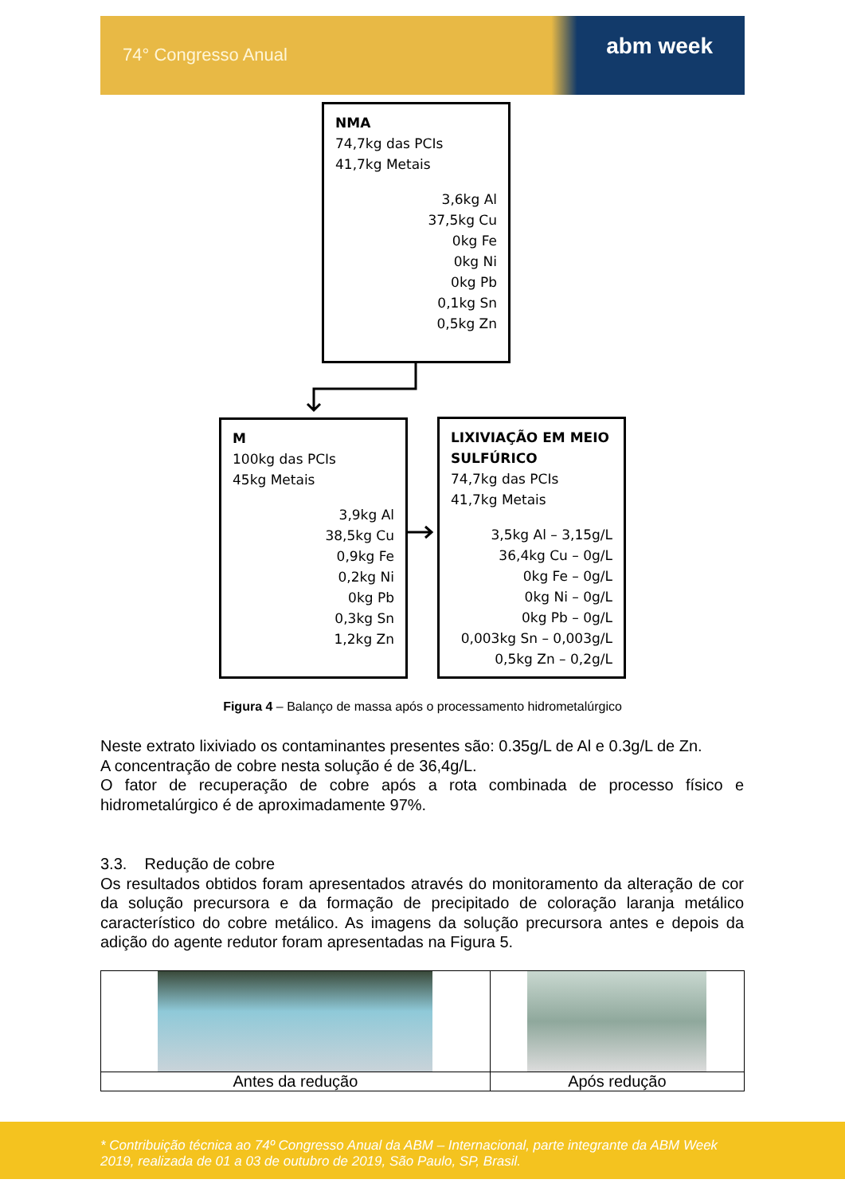74° Congresso Anual abm week
NMA
74,7kg das PCIs
41,7kg Metais
3,6kg Al
37,5kg Cu
0kg Fe
0kg Ni
0kg Pb
0,1kg Sn
0,5kg Zn
M
100kg das PCIs
45kg Metais
3,9kg Al
38,5kg Cu
0,9kg Fe
0,2kg Ni
0kg Pb
0,3kg Sn
1,2kg Zn
LIXIVIAÇÃO EM MEIO SULFÚRICO
74,7kg das PCIs
41,7kg Metais
3,5kg Al – 3,15g/L
36,4kg Cu – 0g/L
0kg Fe – 0g/L
0kg Ni – 0g/L
0kg Pb – 0g/L
0,003kg Sn – 0,003g/L
0,5kg Zn – 0,2g/L
Figura 4 – Balanço de massa após o processamento hidrometalúrgico
Neste extrato lixiviado os contaminantes presentes são: 0.35g/L de Al e 0.3g/L de Zn.
A concentração de cobre nesta solução é de 36,4g/L.
O fator de recuperação de cobre após a rota combinada de processo físico e hidrometalúrgico é de aproximadamente 97%.
3.3. Redução de cobre
Os resultados obtidos foram apresentados através do monitoramento da alteração de cor da solução precursora e da formação de precipitado de coloração laranja metálico característico do cobre metálico. As imagens da solução precursora antes e depois da adição do agente redutor foram apresentadas na Figura 5.
| Antes da redução | Após redução |
* Contribuição técnica ao 74º Congresso Anual da ABM – Internacional, parte integrante da ABM Week 2019, realizada de 01 a 03 de outubro de 2019, São Paulo, SP, Brasil.